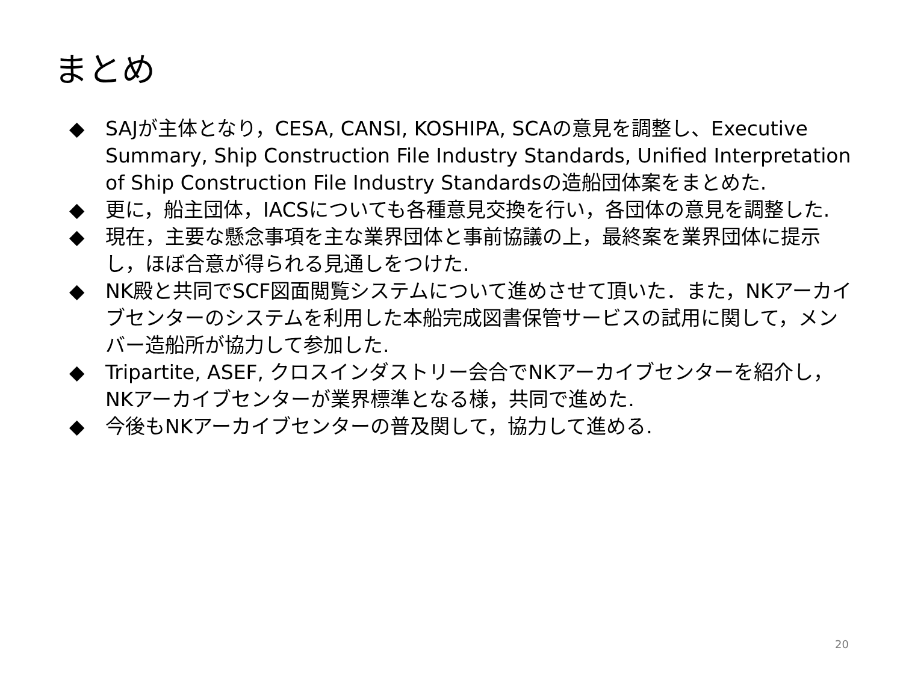まとめ
◆ SAJが主体となり，CESA, CANSI, KOSHIPA, SCAの意見を調整し、Executive Summary, Ship Construction File Industry Standards, Unified Interpretation of Ship Construction File Industry Standardsの造船団体案をまとめた.
◆ 更に，船主団体，IACSについても各種意見交換を行い，各団体の意見を調整した.
◆ 現在，主要な懸念事項を主な業界団体と事前協議の上，最終案を業界団体に提示し，ほぼ合意が得られる見通しをつけた.
◆ NK殿と共同でSCF図面閲覧システムについて進めさせて頂いた．また，NKアーカイブセンターのシステムを利用した本船完成図書保管サービスの試用に関して，メンバー造船所が協力して参加した.
◆ Tripartite, ASEF, クロスインダストリー会合でNKアーカイブセンターを紹介し，NKアーカイブセンターが業界標準となる様，共同で進めた.
◆ 今後もNKアーカイブセンターの普及関して，協力して進める.
20